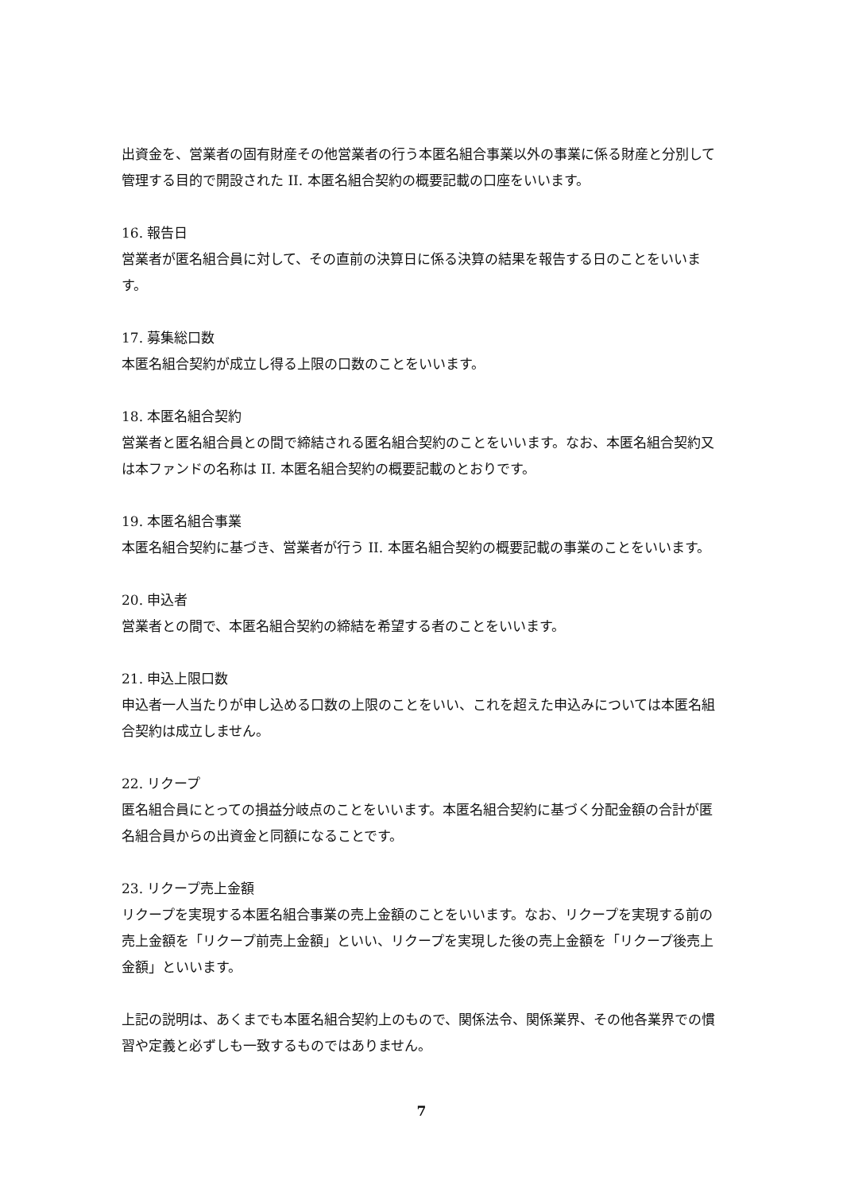出資金を、営業者の固有財産その他営業者の行う本匿名組合事業以外の事業に係る財産と分別して管理する目的で開設された II. 本匿名組合契約の概要記載の口座をいいます。
16. 報告日
営業者が匿名組合員に対して、その直前の決算日に係る決算の結果を報告する日のことをいいます。
17. 募集総口数
本匿名組合契約が成立し得る上限の口数のことをいいます。
18. 本匿名組合契約
営業者と匿名組合員との間で締結される匿名組合契約のことをいいます。なお、本匿名組合契約又は本ファンドの名称は II. 本匿名組合契約の概要記載のとおりです。
19. 本匿名組合事業
本匿名組合契約に基づき、営業者が行う II. 本匿名組合契約の概要記載の事業のことをいいます。
20. 申込者
営業者との間で、本匿名組合契約の締結を希望する者のことをいいます。
21. 申込上限口数
申込者一人当たりが申し込める口数の上限のことをいい、これを超えた申込みについては本匿名組合契約は成立しません。
22. リクープ
匿名組合員にとっての損益分岐点のことをいいます。本匿名組合契約に基づく分配金額の合計が匿名組合員からの出資金と同額になることです。
23. リクープ売上金額
リクープを実現する本匿名組合事業の売上金額のことをいいます。なお、リクープを実現する前の売上金額を「リクープ前売上金額」といい、リクープを実現した後の売上金額を「リクープ後売上金額」といいます。
上記の説明は、あくまでも本匿名組合契約上のもので、関係法令、関係業界、その他各業界での慣習や定義と必ずしも一致するものではありません。
7